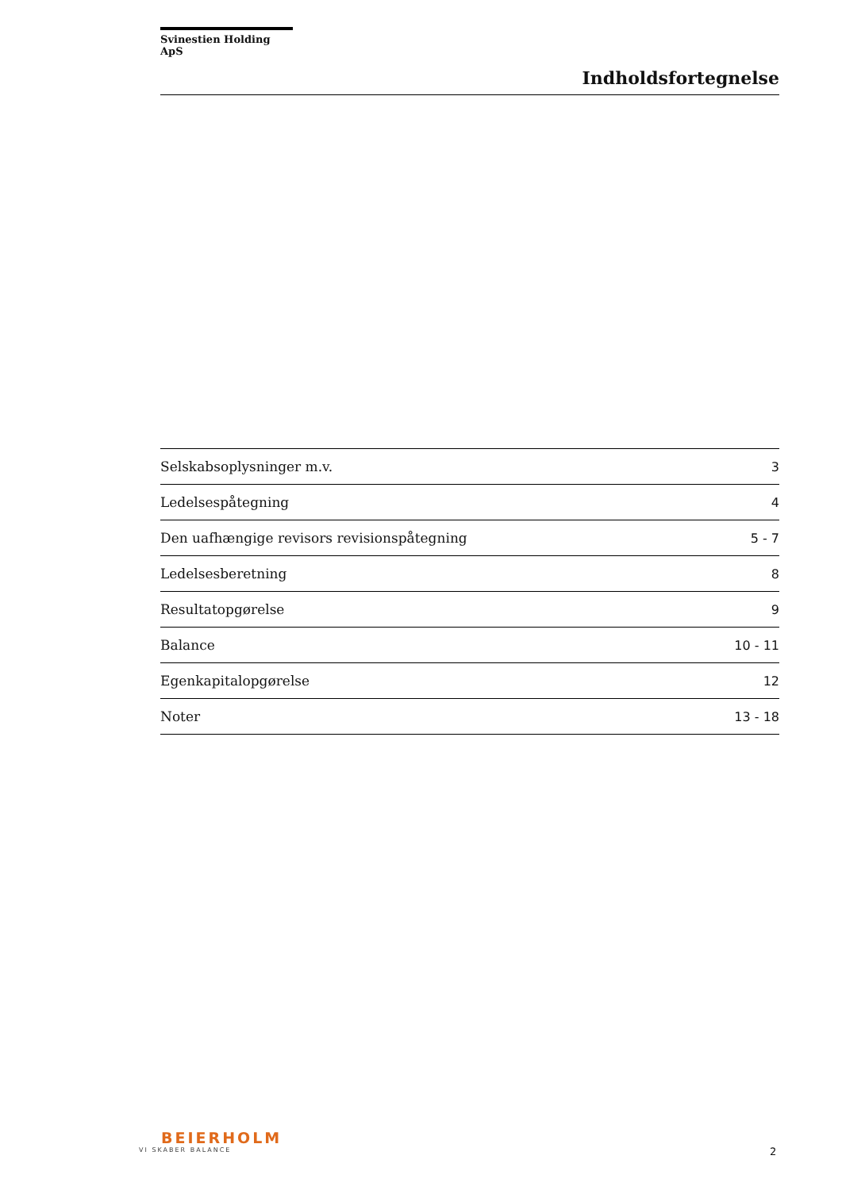Svinestien Holding ApS
Indholdsfortegnelse
| Selskabsoplysninger m.v. | 3 |
| Ledelsespåtegning | 4 |
| Den uafhængige revisors revisionspåtegning | 5 - 7 |
| Ledelsesberetning | 8 |
| Resultatopgørelse | 9 |
| Balance | 10 - 11 |
| Egenkapitalopgørelse | 12 |
| Noter | 13 - 18 |
BEIERHOLM
VI SKABER BALANCE
2